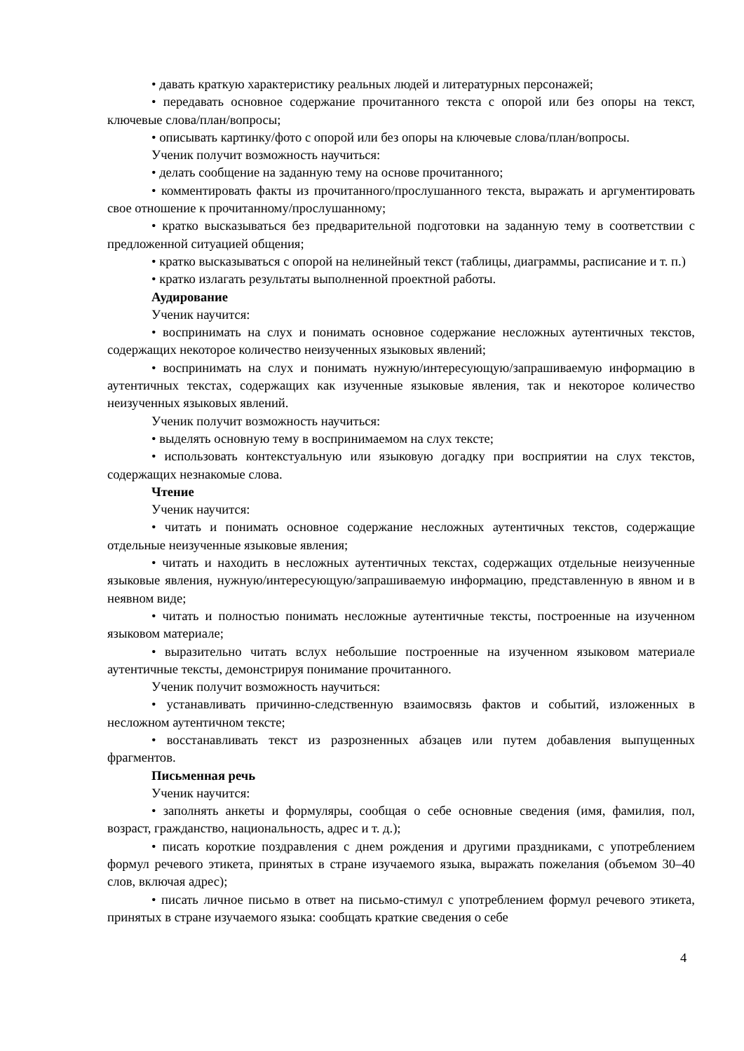• давать краткую характеристику реальных людей и литературных персонажей;
• передавать основное содержание прочитанного текста с опорой или без опоры на текст, ключевые слова/план/вопросы;
• описывать картинку/фото с опорой или без опоры на ключевые слова/план/вопросы.
Ученик получит возможность научиться:
• делать сообщение на заданную тему на основе прочитанного;
• комментировать факты из прочитанного/прослушанного текста, выражать и аргументировать свое отношение к прочитанному/прослушанному;
• кратко высказываться без предварительной подготовки на заданную тему в соответствии с предложенной ситуацией общения;
• кратко высказываться с опорой на нелинейный текст (таблицы, диаграммы, расписание и т. п.)
• кратко излагать результаты выполненной проектной работы.
Аудирование
Ученик научится:
• воспринимать на слух и понимать основное содержание несложных аутентичных текстов, содержащих некоторое количество неизученных языковых явлений;
• воспринимать на слух и понимать нужную/интересующую/запрашиваемую информацию в аутентичных текстах, содержащих как изученные языковые явления, так и некоторое количество неизученных языковых явлений.
Ученик получит возможность научиться:
• выделять основную тему в воспринимаемом на слух тексте;
• использовать контекстуальную или языковую догадку при восприятии на слух текстов, содержащих незнакомые слова.
Чтение
Ученик научится:
• читать и понимать основное содержание несложных аутентичных текстов, содержащие отдельные неизученные языковые явления;
• читать и находить в несложных аутентичных текстах, содержащих отдельные неизученные языковые явления, нужную/интересующую/запрашиваемую информацию, представленную в явном и в неявном виде;
• читать и полностью понимать несложные аутентичные тексты, построенные на изученном языковом материале;
• выразительно читать вслух небольшие построенные на изученном языковом материале аутентичные тексты, демонстрируя понимание прочитанного.
Ученик получит возможность научиться:
• устанавливать причинно-следственную взаимосвязь фактов и событий, изложенных в несложном аутентичном тексте;
• восстанавливать текст из разрозненных абзацев или путем добавления выпущенных фрагментов.
Письменная речь
Ученик научится:
• заполнять анкеты и формуляры, сообщая о себе основные сведения (имя, фамилия, пол, возраст, гражданство, национальность, адрес и т. д.);
• писать короткие поздравления с днем рождения и другими праздниками, с употреблением формул речевого этикета, принятых в стране изучаемого языка, выражать пожелания (объемом 30–40 слов, включая адрес);
• писать личное письмо в ответ на письмо-стимул с употреблением формул речевого этикета, принятых в стране изучаемого языка: сообщать краткие сведения о себе
4